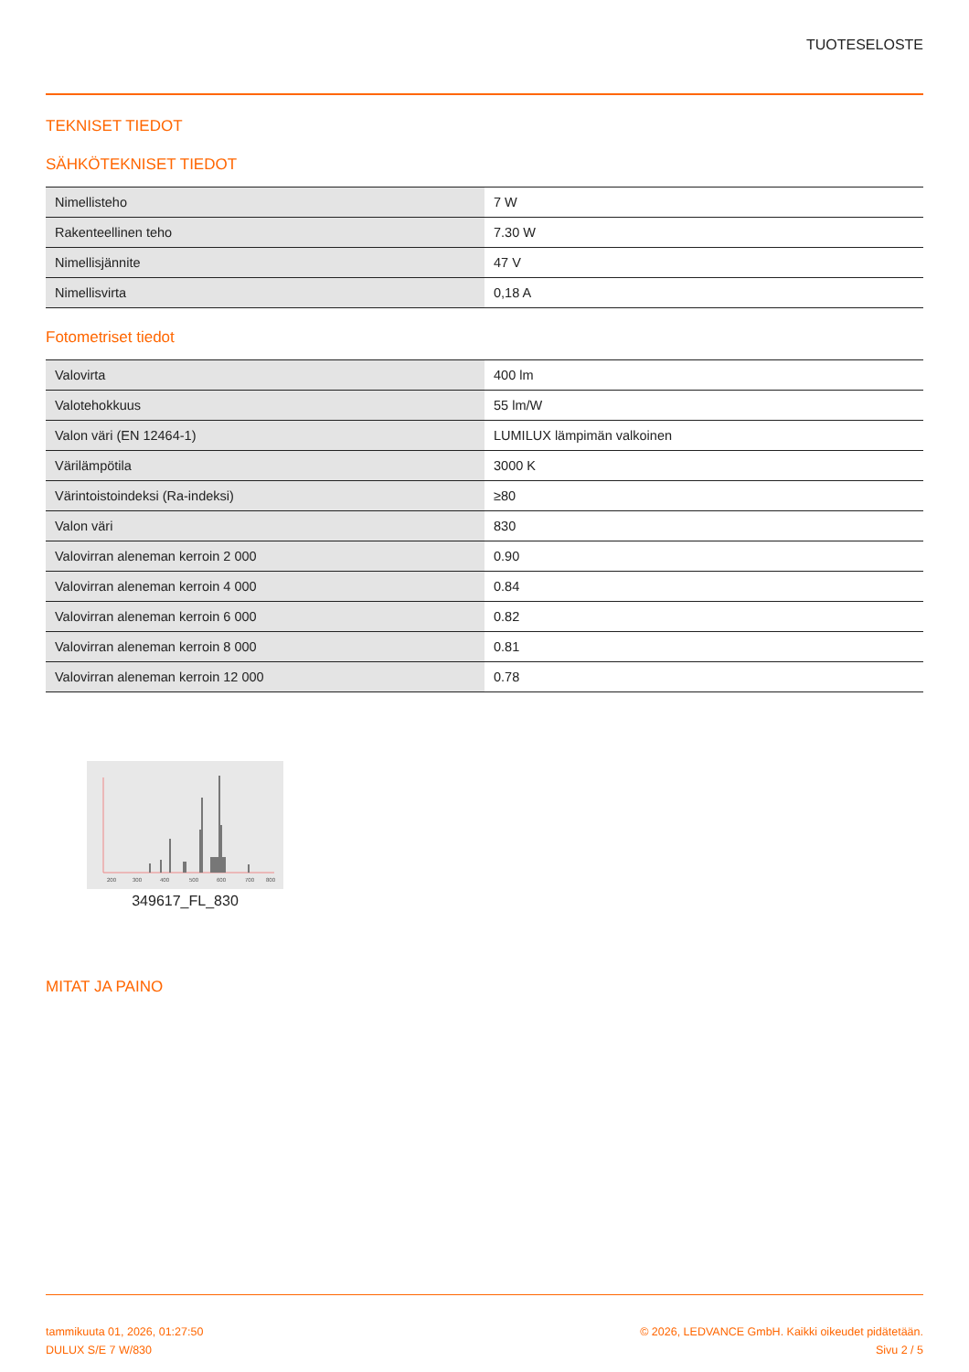TUOTESELOSTE
TEKNISET TIEDOT
SÄHKÖTEKNISET TIEDOT
| Nimellisteho | 7 W |
| Rakenteellinen teho | 7.30 W |
| Nimellisjännite | 47 V |
| Nimellisvirta | 0,18 A |
Fotometriset tiedot
| Valovirta | 400 lm |
| Valotehokkuus | 55 lm/W |
| Valon väri (EN 12464-1) | LUMILUX lämpimän valkoinen |
| Värilämpötila | 3000 K |
| Värintoistoindeksi (Ra-indeksi) | ≥80 |
| Valon väri | 830 |
| Valovirran aleneman kerroin 2 000 | 0.90 |
| Valovirran aleneman kerroin 4 000 | 0.84 |
| Valovirran aleneman kerroin 6 000 | 0.82 |
| Valovirran aleneman kerroin 8 000 | 0.81 |
| Valovirran aleneman kerroin 12 000 | 0.78 |
200
300
400
500
600
700
800
349617_FL_830
MITAT JA PAINO
tammikuuta 01, 2026, 01:27:50
DULUX S/E 7 W/830
© 2026, LEDVANCE GmbH. Kaikki oikeudet pidätetään.
Sivu 2 / 5